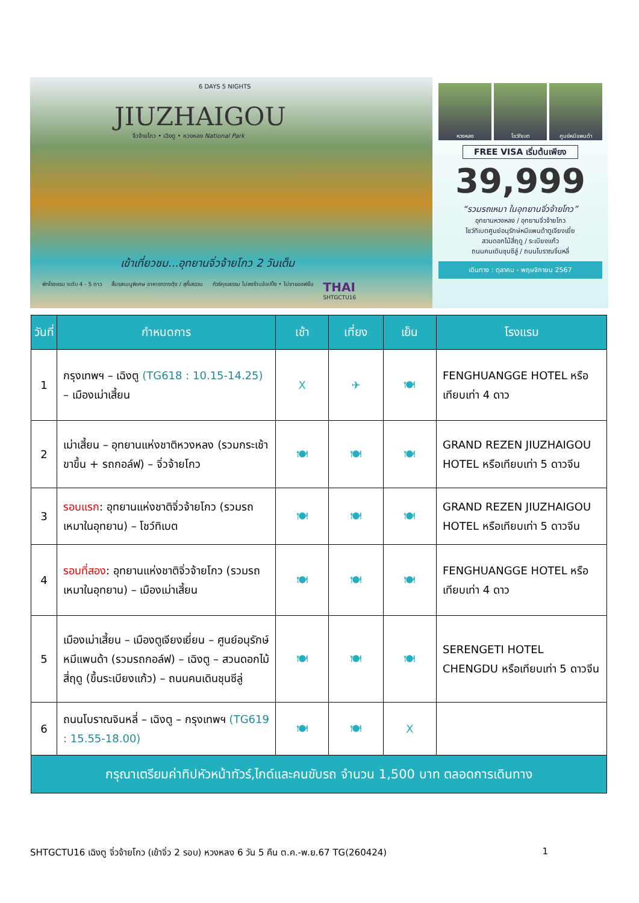6 DAYS 5 NIGHTS
JIUZHAIGOU
จิ่วจ้ายโกว • เฉิงตู • หวงหลง National Park
เข้าเที่ยวชม...อุทยานจิ่วจ้ายโกว 2 วันเต็ม
พักโรงแรม ระดับ 4 - 5 ดาว ลิ้มรสเมนูพิเศษ อาหารกวางตุ้ง / สุกี้เสฉวน ทัวร์คุณธรรม ไม่ลงร้านช้อปปิ้ง • ไม่ขายออฟชั่น THAI
SHTGCTU16
หวงหลง โชว์ทิเบต ศูนย์หมีแพนด้า
FREE VISA เริ่มต้นเพียง
39,999
“รวมรถเหมา ในอุทยานจิ่วจ้ายโกว”
อุทยานหวงหลง / อุทยานจิ่วจ้ายโกว
โชว์ทิเบตศูนย์อนุรักษ์หมีแพนด้าตูเจียงเยี่ย
สวนดอกไม้สี่ฤดู / ระเบียงแก้ว
ถนนคนเดินชุนซีลู่ / ถนนโบราณจิ่นหลี่
เดินทาง : ตุลาคม - พฤษจิกายน 2567
| วันที่ | กำหนดการ | เช้า | เที่ยง | เย็น | โรงแรม |
| --- | --- | --- | --- | --- | --- |
| 1 | กรุงเทพฯ – เฉิงตู (TG618 : 10.15-14.25) – เมืองเม่าเสี้ยน | X | ✈ | 🍽 | FENGHUANGGE HOTEL หรือเทียบเท่า 4 ดาว |
| 2 | เม่าเสี้ยน – อุทยานแห่งชาติหวงหลง (รวมกระเช้าขาขึ้น + รถกอล์ฟ) – จิ่วจ้ายโกว | 🍽 | 🍽 | 🍽 | GRAND REZEN JIUZHAIGOU HOTEL หรือเทียบเท่า 5 ดาวจีน |
| 3 | รอบแรก : อุทยานแห่งชาติจิ่วจ้ายโกว (รวมรถเหมาในอุทยาน) – โชว์ทิเบต | 🍽 | 🍽 | 🍽 | GRAND REZEN JIUZHAIGOU HOTEL หรือเทียบเท่า 5 ดาวจีน |
| 4 | รอบที่สอง : อุทยานแห่งชาติจิ่วจ้ายโกว (รวมรถเหมาในอุทยาน) – เมืองเม่าเสี้ยน | 🍽 | 🍽 | 🍽 | FENGHUANGGE HOTEL หรือเทียบเท่า 4 ดาว |
| 5 | เมืองเม่าเสี้ยน – เมืองตูเจียงเยี่ยน – ศูนย์อนุรักษ์หมีแพนด้า (รวมรถกอล์ฟ) – เฉิงตู – สวนดอกไม้สี่ฤดู (ขึ้นระเบียงแก้ว) – ถนนคนเดินชุนซีลู่ | 🍽 | 🍽 | 🍽 | SERENGETI HOTEL CHENGDU หรือเทียบเท่า 5 ดาวจีน |
| 6 | ถนนโบราณจินหลี่ – เฉิงตู – กรุงเทพฯ (TG619 : 15.55-18.00) | 🍽 | 🍽 | X | |
| กรุณาเตรียมค่าทิปหัวหน้าทัวร์,ไกด์และคนขับรถ จำนวน 1,500 บาท ตลอดการเดินทาง | | | | | |
SHTGCTU16 เฉิงตู จิ่วจ้ายโกว (เข้าจิ่ว 2 รอบ) หวงหลง 6 วัน 5 คืน ต.ค.-พ.ย.67 TG(260424) 1